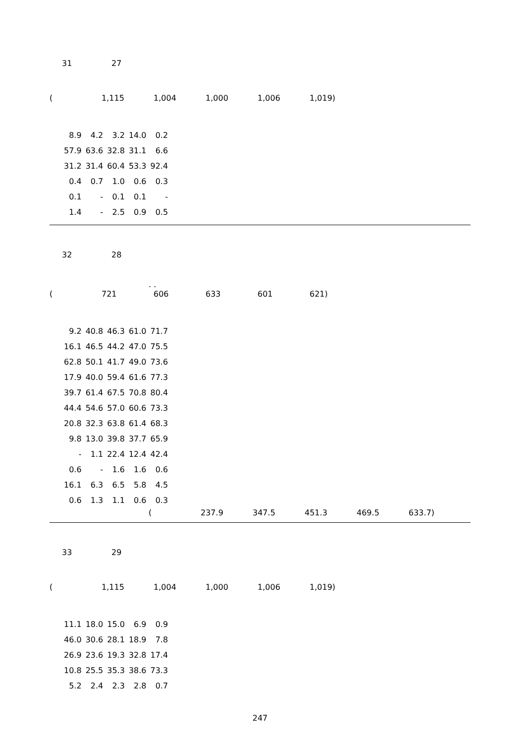31 27
(1,115 1,004 1,000 1,006 1,019)
| 8.9 | 4.2 | 3.2 | 14.0 | 0.2 |
| 57.9 | 63.6 | 32.8 | 31.1 | 6.6 |
| 31.2 | 31.4 | 60.4 | 53.3 | 92.4 |
| 0.4 | 0.7 | 1.0 | 0.6 | 0.3 |
| 0.1 | - | 0.1 | 0.1 | - |
| 1.4 | - | 2.5 | 0.9 | 0.5 |
32 28
. .
(721 606 633 601 621)
| 9.2 | 40.8 | 46.3 | 61.0 | 71.7 |
| 16.1 | 46.5 | 44.2 | 47.0 | 75.5 |
| 62.8 | 50.1 | 41.7 | 49.0 | 73.6 |
| 17.9 | 40.0 | 59.4 | 61.6 | 77.3 |
| 39.7 | 61.4 | 67.5 | 70.8 | 80.4 |
| 44.4 | 54.6 | 57.0 | 60.6 | 73.3 |
| 20.8 | 32.3 | 63.8 | 61.4 | 68.3 |
| 9.8 | 13.0 | 39.8 | 37.7 | 65.9 |
| - | 1.1 | 22.4 | 12.4 | 42.4 |
| 0.6 | - | 1.6 | 1.6 | 0.6 |
| 16.1 | 6.3 | 6.5 | 5.8 | 4.5 |
| 0.6 | 1.3 | 1.1 | 0.6 | 0.3 |
(237.9 347.5 451.3 469.5 633.7)
33 29
(1,115 1,004 1,000 1,006 1,019)
| 11.1 | 18.0 | 15.0 | 6.9 | 0.9 |
| 46.0 | 30.6 | 28.1 | 18.9 | 7.8 |
| 26.9 | 23.6 | 19.3 | 32.8 | 17.4 |
| 10.8 | 25.5 | 35.3 | 38.6 | 73.3 |
| 5.2 | 2.4 | 2.3 | 2.8 | 0.7 |
247